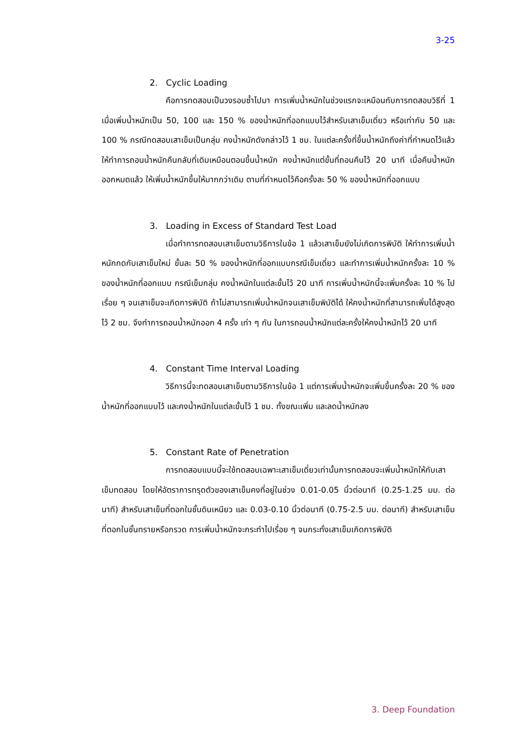3-25
2. Cyclic Loading
คือการทดสอบเป็นวงรอบซ้ำไปมา การเพิ่มน้ำหนักในช่วงแรกจะเหมือนกับการทดสอบวิธีที่ 1 เมื่อเพิ่มน้ำหนักเป็น 50, 100 และ 150 % ของน้ำหนักที่ออกแบบไว้สำหรับเสาเข็มเดี่ยว หรือเท่ากับ 50 และ 100 % กรณีทดสอบเสาเข็มเป็นกลุ่ม คงน้ำหนักดังกล่าวไว้ 1 ชม. ในแต่ละครั้งที่ขึ้นน้ำหนักถึงค่าที่กำหนดไว้แล้ว ให้ทำการถอนน้ำหนักคืนกลับที่เดิมเหมือนตอนขึ้นน้ำหนัก คงน้ำหนักแต่ขั้นที่ถอนคืนไว้ 20 นาที เมื่อคืนน้ำหนักออกหมดแล้ว ให้เพิ่มน้ำหนักขึ้นให้มากกว่าเดิม ตามที่กำหนดไว้คือครั้งละ 50 % ของน้ำหนักที่ออกแบบ
3. Loading in Excess of Standard Test Load
เมื่อทำการทดสอบเสาเข็มตามวิธีการในข้อ 1 แล้วเสาเข็มยังไม่เกิดการพิบัติ ให้ทำการเพิ่มน้ำหนักกดกับเสาเข็มใหม่ ขั้นละ 50 % ของน้ำหนักที่ออกแบบกรณีเข็มเดี่ยว และทำการเพิ่มน้ำหนักครั้งละ 10 % ของน้ำหนักที่ออกแบบ กรณีเข็มกลุ่ม คงน้ำหนักในแต่ละขั้นไว้ 20 นาที การเพิ่มน้ำหนักนี้จะเพิ่มครั้งละ 10 % ไปเรื่อย ๆ จนเสาเข็มจะเกิดการพิบัติ ถ้าไม่สามารถเพิ่มน้ำหนักจนเสาเข็มพิบัติได้ ให้คงน้ำหนักที่สามารถเพิ่มได้สูงสุดไว้ 2 ชม. จึงทำการถอนน้ำหนักออก 4 ครั้ง เท่า ๆ กัน ในการถอนน้ำหนักแต่ละครั้งให้คงน้ำหนักไว้ 20 นาที
4. Constant Time Interval Loading
วิธีการนี้จะทดสอบเสาเข็มตามวิธีการในข้อ 1 แต่การเพิ่มน้ำหนักจะเพิ่มขึ้นครั้งละ 20 % ของน้ำหนักที่ออกแบบไว้ และคงน้ำหนักในแต่ละขั้นไว้ 1 ชม. ทั้งขณะเพิ่ม และลดน้ำหนักลง
5. Constant Rate of Penetration
การทดสอบแบบนี้จะใช้ทดสอบเฉพาะเสาเข็มเดี่ยวเท่านั้นการทดสอบจะเพิ่มน้ำหนักให้กับเสาเข็มทดสอบ โดยให้อัตราการทรุดตัวของเสาเข็มคงที่อยู่ในช่วง 0.01-0.05 นิ้วต่อนาที (0.25-1.25 มม. ต่อนาที) สำหรับเสาเข็มที่ตอกในชั้นดินเหนียว และ 0.03-0.10 นิ้วต่อนาที (0.75-2.5 มม. ต่อนาที) สำหรับเสาเข็มที่ตอกในชั้นทรายหรือกรวด การเพิ่มน้ำหนักจะกระทำไปเรื่อย ๆ จนกระทั่งเสาเข็มเกิดการพิบัติ
3. Deep Foundation